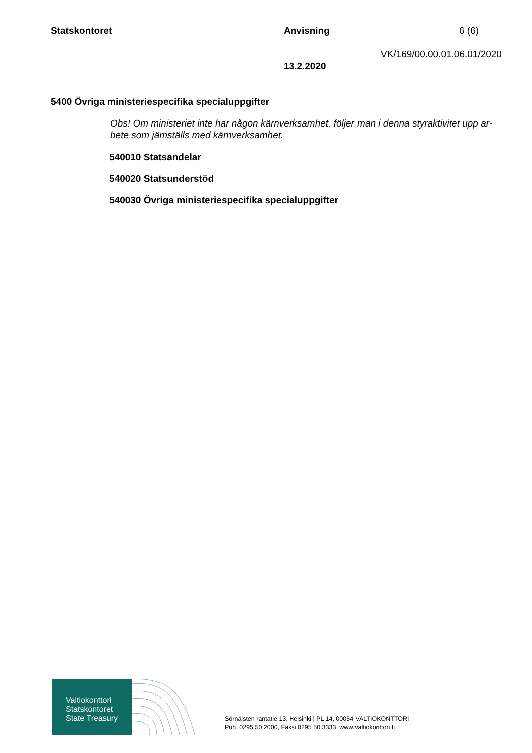Statskontoret Anvisning 6 (6)
VK/169/00.00.01.06.01/2020
13.2.2020
5400 Övriga ministeriespecifika specialuppgifter
Obs! Om ministeriet inte har någon kärnverksamhet, följer man i denna styraktivitet upp ar­bete som jämställs med kärnverksamhet.
540010 Statsandelar
540020 Statsunderstöd
540030 Övriga ministeriespecifika specialuppgifter
Valtiokonttori
Statskontoret
State Treasury
Sörnäisten rantatie 13, Helsinki | PL 14, 00054 VALTIOKONTTORI
Puh. 0295 50 2000, Faksi 0295 50 3333, www.valtiokonttori.fi